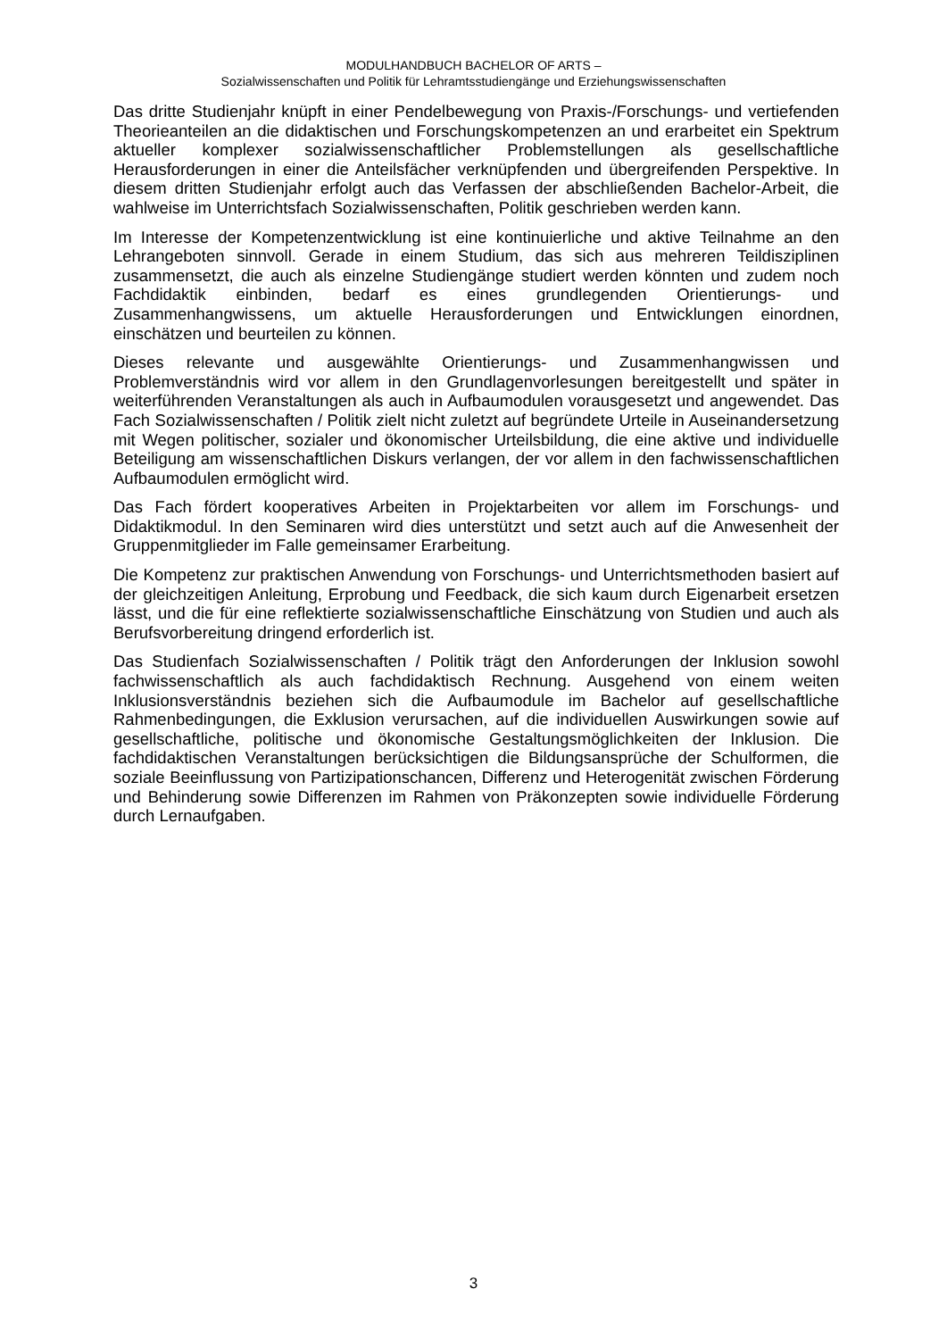MODULHANDBUCH BACHELOR OF ARTS –
Sozialwissenschaften und Politik für Lehramtsstudiengänge und Erziehungswissenschaften
Das dritte Studienjahr knüpft in einer Pendelbewegung von Praxis-/Forschungs- und vertiefenden Theorieanteilen an die didaktischen und Forschungskompetenzen an und erarbeitet ein Spektrum aktueller komplexer sozialwissenschaftlicher Problemstellungen als gesellschaftliche Herausforderungen in einer die Anteilsfächer verknüpfenden und übergreifenden Perspektive. In diesem dritten Studienjahr erfolgt auch das Verfassen der abschließenden Bachelor-Arbeit, die wahlweise im Unterrichtsfach Sozialwissenschaften, Politik geschrieben werden kann.
Im Interesse der Kompetenzentwicklung ist eine kontinuierliche und aktive Teilnahme an den Lehrangeboten sinnvoll. Gerade in einem Studium, das sich aus mehreren Teildisziplinen zusammensetzt, die auch als einzelne Studiengänge studiert werden könnten und zudem noch Fachdidaktik einbinden, bedarf es eines grundlegenden Orientierungs- und Zusammenhangwissens, um aktuelle Herausforderungen und Entwicklungen einordnen, einschätzen und beurteilen zu können.
Dieses relevante und ausgewählte Orientierungs- und Zusammenhangwissen und Problemverständnis wird vor allem in den Grundlagenvorlesungen bereitgestellt und später in weiterführenden Veranstaltungen als auch in Aufbaumodulen vorausgesetzt und angewendet. Das Fach Sozialwissenschaften / Politik zielt nicht zuletzt auf begründete Urteile in Auseinandersetzung mit Wegen politischer, sozialer und ökonomischer Urteilsbildung, die eine aktive und individuelle Beteiligung am wissenschaftlichen Diskurs verlangen, der vor allem in den fachwissenschaftlichen Aufbaumodulen ermöglicht wird.
Das Fach fördert kooperatives Arbeiten in Projektarbeiten vor allem im Forschungs- und Didaktikmodul. In den Seminaren wird dies unterstützt und setzt auch auf die Anwesenheit der Gruppenmitglieder im Falle gemeinsamer Erarbeitung.
Die Kompetenz zur praktischen Anwendung von Forschungs- und Unterrichtsmethoden basiert auf der gleichzeitigen Anleitung, Erprobung und Feedback, die sich kaum durch Eigenarbeit ersetzen lässt, und die für eine reflektierte sozialwissenschaftliche Einschätzung von Studien und auch als Berufsvorbereitung dringend erforderlich ist.
Das Studienfach Sozialwissenschaften / Politik trägt den Anforderungen der Inklusion sowohl fachwissenschaftlich als auch fachdidaktisch Rechnung. Ausgehend von einem weiten Inklusionsverständnis beziehen sich die Aufbaumodule im Bachelor auf gesellschaftliche Rahmenbedingungen, die Exklusion verursachen, auf die individuellen Auswirkungen sowie auf gesellschaftliche, politische und ökonomische Gestaltungsmöglichkeiten der Inklusion. Die fachdidaktischen Veranstaltungen berücksichtigen die Bildungsansprüche der Schulformen, die soziale Beeinflussung von Partizipationschancen, Differenz und Heterogenität zwischen Förderung und Behinderung sowie Differenzen im Rahmen von Präkonzepten sowie individuelle Förderung durch Lernaufgaben.
3